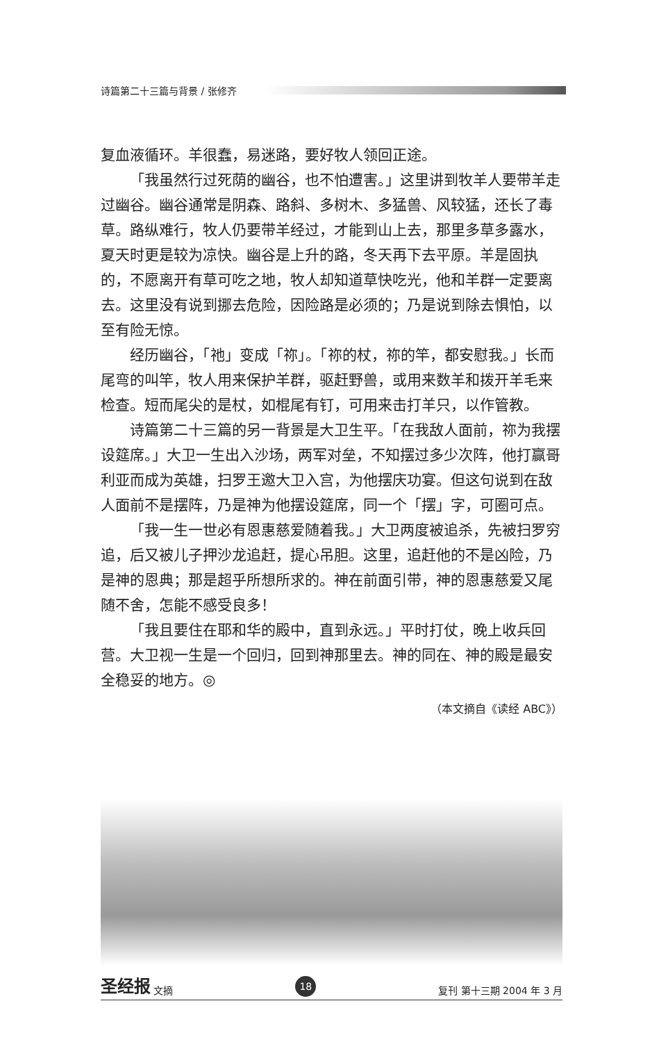诗篇第二十三篇与背景 / 张修齐
复血液循环。羊很蠢，易迷路，要好牧人领回正途。
「我虽然行过死荫的幽谷，也不怕遭害。」这里讲到牧羊人要带羊走过幽谷。幽谷通常是阴森、路斜、多树木、多猛兽、风较猛，还长了毒草。路纵难行，牧人仍要带羊经过，才能到山上去，那里多草多露水，夏天时更是较为凉快。幽谷是上升的路，冬天再下去平原。羊是固执的，不愿离开有草可吃之地，牧人却知道草快吃光，他和羊群一定要离去。这里没有说到挪去危险，因险路是必须的；乃是说到除去惧怕，以至有险无惊。
经历幽谷，「祂」变成「祢」。「祢的杖，祢的竿，都安慰我。」长而尾弯的叫竿，牧人用来保护羊群，驱赶野兽，或用来数羊和拨开羊毛来检查。短而尾尖的是杖，如棍尾有钉，可用来击打羊只，以作管教。
诗篇第二十三篇的另一背景是大卫生平。「在我敌人面前，祢为我摆设筵席。」大卫一生出入沙场，两军对垒，不知摆过多少次阵，他打赢哥利亚而成为英雄，扫罗王邀大卫入宫，为他摆庆功宴。但这句说到在敌人面前不是摆阵，乃是神为他摆设筵席，同一个「摆」字，可圈可点。
「我一生一世必有恩惠慈爱随着我。」大卫两度被追杀，先被扫罗穷追，后又被儿子押沙龙追赶，提心吊胆。这里，追赶他的不是凶险，乃是神的恩典；那是超乎所想所求的。神在前面引带，神的恩惠慈爱又尾随不舍，怎能不感受良多！
「我且要住在耶和华的殿中，直到永远。」平时打仗，晚上收兵回营。大卫视一生是一个回归，回到神那里去。神的同在、神的殿是最安全稳妥的地方。◎
（本文摘自《读经 ABC》）
圣经报 文摘
18
复刊 第十三期 2004 年 3 月